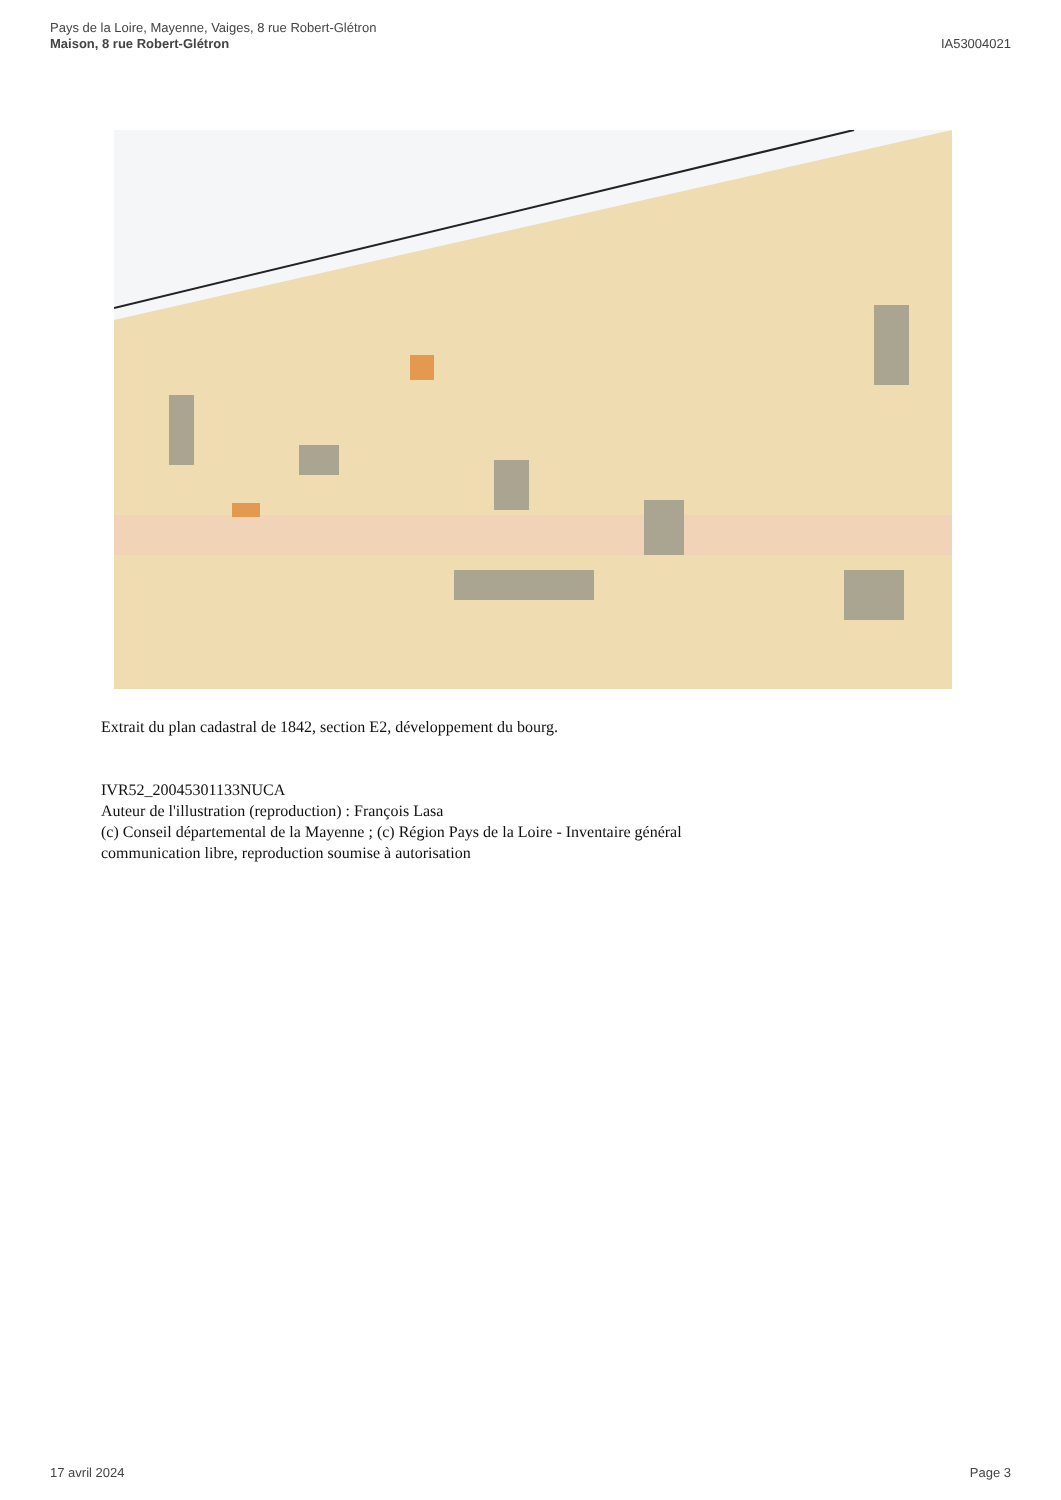Pays de la Loire, Mayenne, Vaiges, 8 rue Robert-Glétron
Maison, 8 rue Robert-Glétron
IA53004021
Extrait du plan cadastral de 1842, section E2, développement du bourg.
IVR52_20045301133NUCA
Auteur de l'illustration (reproduction) : François Lasa
(c) Conseil départemental de la Mayenne ; (c) Région Pays de la Loire - Inventaire général
communication libre, reproduction soumise à autorisation
17 avril 2024 Page 3